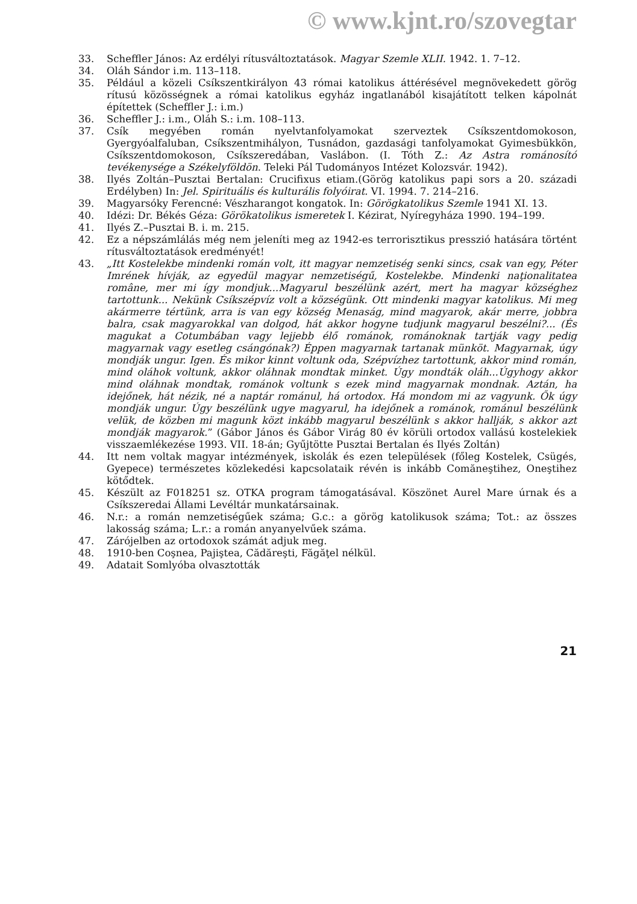© www.kjnt.ro/szovegtar
33. Scheffler János: Az erdélyi rítusváltoztatások. Magyar Szemle XLII. 1942. 1. 7–12.
34. Oláh Sándor i.m. 113–118.
35. Például a közeli Csíkszentkirályon 43 római katolikus áttérésével megnövekedett görög rítusú közösségnek a római katolikus egyház ingatlanából kisajátított telken kápolnát építettek (Scheffler J.: i.m.)
36. Scheffler J.: i.m., Oláh S.: i.m. 108–113.
37. Csík megyében román nyelvtanfolyamokat szerveztek Csíkszentdomokoson, Gyergyóalfaluban, Csíkszentmihályon, Tusnádon, gazdasági tanfolyamokat Gyimesbükkön, Csíkszentdomokoson, Csíkszeredában, Vaslábon. (I. Tóth Z.: Az Astra románosító tevékenysége a Székelyföldön. Teleki Pál Tudományos Intézet Kolozsvár. 1942).
38. Ilyés Zoltán–Pusztai Bertalan: Crucifixus etiam.(Görög katolikus papi sors a 20. századi Erdélyben) In: Jel. Spirituális és kulturális folyóirat. VI. 1994. 7. 214–216.
39. Magyarsóky Ferencné: Vészharangot kongatok. In: Görögkatolikus Szemle 1941 XI. 13.
40. Idézi: Dr. Békés Géza: Görökatolikus ismeretek I. Kézirat, Nyíregyháza 1990. 194–199.
41. Ilyés Z.–Pusztai B. i. m. 215.
42. Ez a népszámlálás még nem jeleníti meg az 1942-es terrorisztikus presszió hatására történt rítusváltoztatások eredményét!
43. „Itt Kostelekbe mindenki román volt, itt magyar nemzetiség senki sincs, csak van egy, Péter Imrének hívják, az egyedül magyar nemzetiségű, Kostelekbe. Mindenki naţionalitatea române, mer mi így mondjuk...Magyarul beszélünk azért, mert ha magyar községhez tartottunk... Nekünk Csíkszépvíz volt a községünk. Ott mindenki magyar katolikus. Mi meg akármerre tértünk, arra is van egy község Menaság, mind magyarok, akár merre, jobbra balra, csak magyarokkal van dolgod, hát akkor hogyne tudjunk magyarul beszélni?... (És magukat a Cotumbában vagy lejjebb élő románok, románoknak tartják vagy pedig magyarnak vagy esetleg csángónak?) Éppen magyarnak tartanak münköt. Magyarnak, úgy mondják ungur. Igen. És mikor kinnt voltunk oda, Szépvízhez tartottunk, akkor mind román, mind oláhok voltunk, akkor oláhnak mondtak minket. Úgy mondták oláh...Úgyhogy akkor mind oláhnak mondtak, románok voltunk s ezek mind magyarnak mondnak. Aztán, ha idejőnek, hát nézik, né a naptár románul, há ortodox. Há mondom mi az vagyunk. Ők úgy mondják ungur. Úgy beszélünk ugye magyarul, ha idejőnek a románok, románul beszélünk velük, de közben mi magunk közt inkább magyarul beszélünk s akkor hallják, s akkor azt mondják magyarok.” (Gábor János és Gábor Virág 80 év körüli ortodox vallású kostelekiek visszaemlékezése 1993. VII. 18-án; Gyűjtötte Pusztai Bertalan és Ilyés Zoltán)
44. Itt nem voltak magyar intézmények, iskolák és ezen települések (főleg Kostelek, Csügés, Gyepece) természetes közlekedési kapcsolataik révén is inkább Comăneştihez, Oneştihez kötődtek.
45. Készült az F018251 sz. OTKA program támogatásával. Köszönet Aurel Mare úrnak és a Csíkszeredai Állami Levéltár munkatársainak.
46. N.r.: a román nemzetiségűek száma; G.c.: a görög katolikusok száma; Tot.: az összes lakosság száma; L.r.: a román anyanyelvűek száma.
47. Zárójelben az ortodoxok számát adjuk meg.
48. 1910-ben Coşnea, Pajiştea, Cădăreşti, Făgăţel nélkül.
49. Adatait Somlyóba olvasztották
21